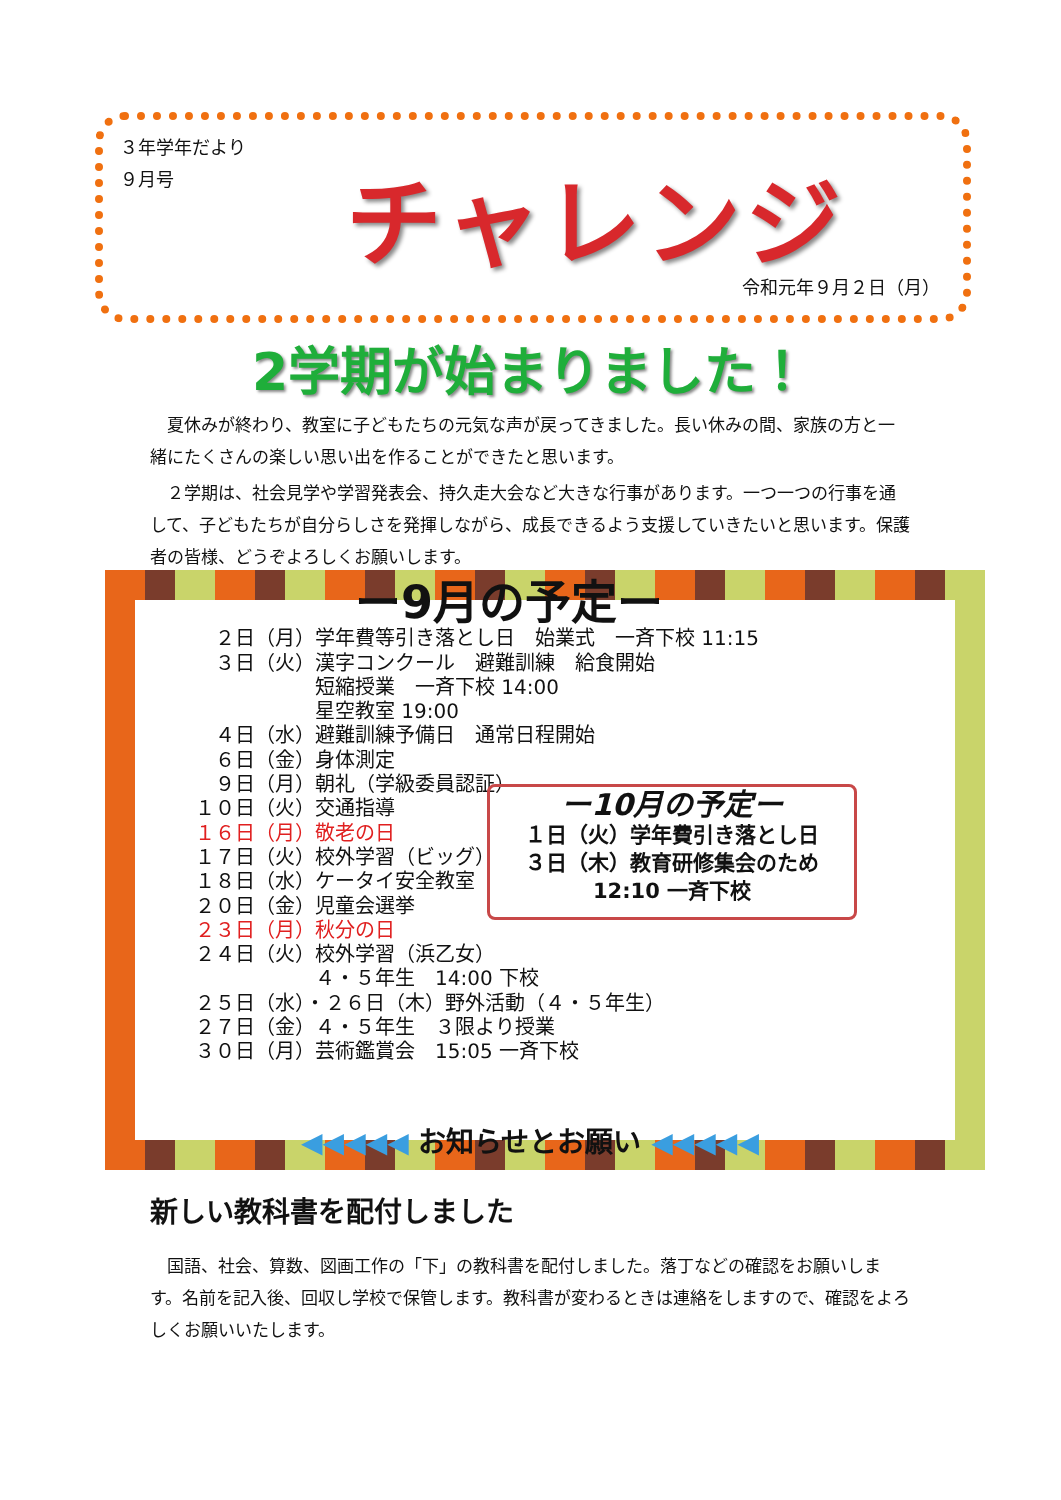３年学年だより
９月号
チャレンジ
令和元年９月２日（月）
2学期が始まりました！
夏休みが終わり、教室に子どもたちの元気な声が戻ってきました。長い休みの間、家族の方と一緒にたくさんの楽しい思い出を作ることができたと思います。
２学期は、社会見学や学習発表会、持久走大会など大きな行事があります。一つ一つの行事を通して、子どもたちが自分らしさを発揮しながら、成長できるよう支援していきたいと思います。保護者の皆様、どうぞよろしくお願いします。
ー9月の予定ー
　２日（月）学年費等引き落とし日　始業式　一斉下校 11:15
　３日（火）漢字コンクール　避難訓練　給食開始
　　　　　　短縮授業　一斉下校 14:00
　　　　　　星空教室 19:00
　４日（水）避難訓練予備日　通常日程開始
　６日（金）身体測定
　９日（月）朝礼（学級委員認証）
１０日（火）交通指導
１６日（月）敬老の日
１７日（火）校外学習（ビッグ）
１８日（水）ケータイ安全教室
２０日（金）児童会選挙
２３日（月）秋分の日
２４日（火）校外学習（浜乙女）
　　　　　　４・５年生　14:00 下校
２５日（水）・２６日（木）野外活動（４・５年生）
２７日（金）４・５年生　３限より授業
３０日（月）芸術鑑賞会　15:05 一斉下校
ー10月の予定ー
１日（火）学年費引き落とし日
３日（木）教育研修集会のため
12:10 一斉下校
◀◀◀◀◀ お知らせとお願い ◀◀◀◀◀
新しい教科書を配付しました
国語、社会、算数、図画工作の「下」の教科書を配付しました。落丁などの確認をお願いします。名前を記入後、回収し学校で保管します。教科書が変わるときは連絡をしますので、確認をよろしくお願いいたします。